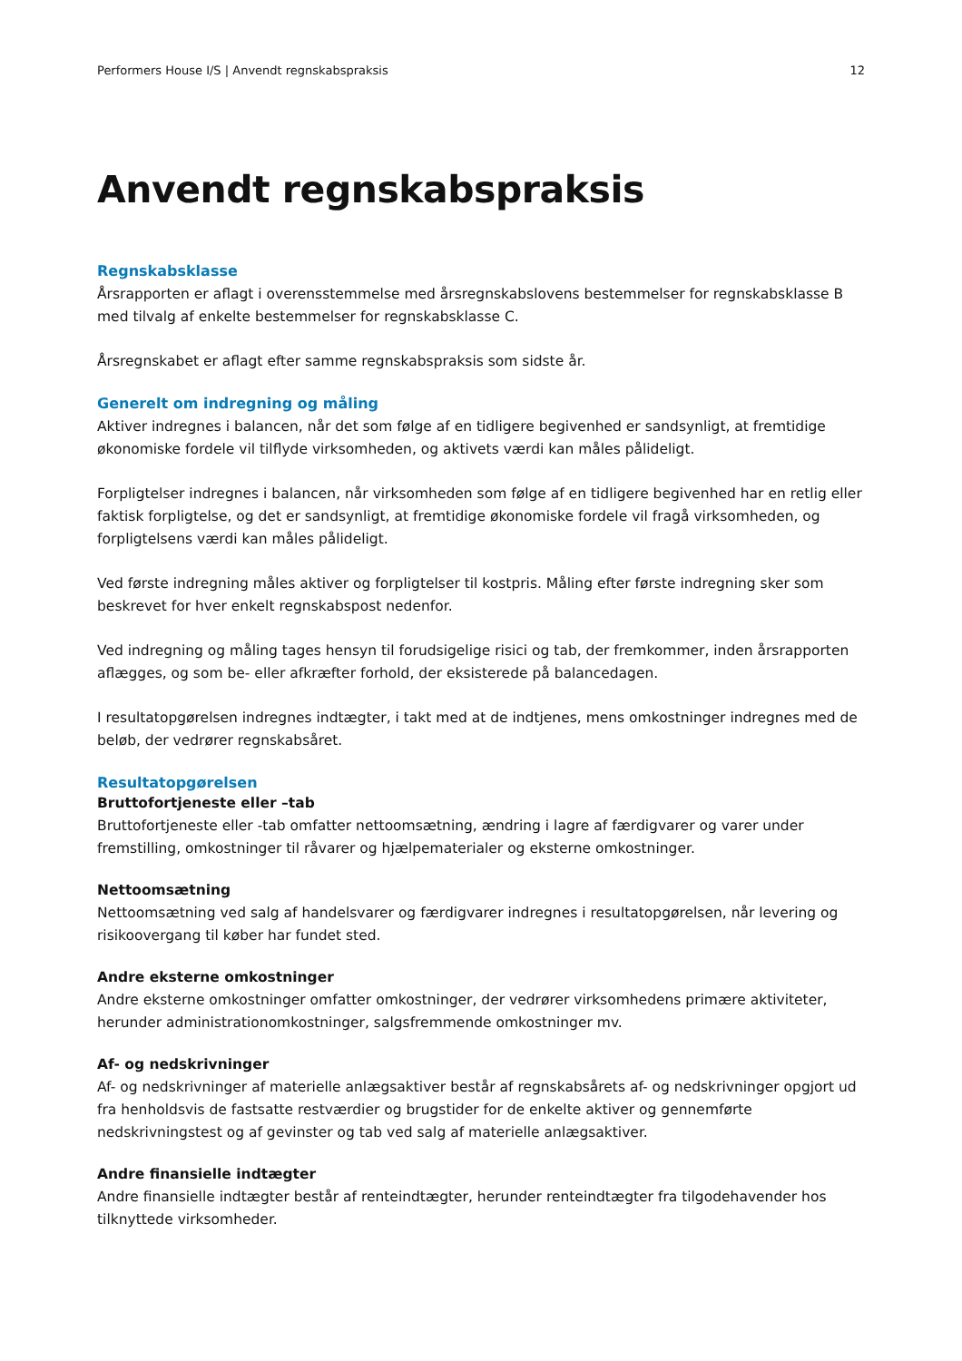Performers House I/S | Anvendt regnskabspraksis 12
Anvendt regnskabspraksis
Regnskabsklasse
Årsrapporten er aflagt i overensstemmelse med årsregnskabslovens bestemmelser for regnskabsklasse B med tilvalg af enkelte bestemmelser for regnskabsklasse C.
Årsregnskabet er aflagt efter samme regnskabspraksis som sidste år.
Generelt om indregning og måling
Aktiver indregnes i balancen, når det som følge af en tidligere begivenhed er sandsynligt, at fremtidige økonomiske fordele vil tilflyde virksomheden, og aktivets værdi kan måles pålideligt.
Forpligtelser indregnes i balancen, når virksomheden som følge af en tidligere begivenhed har en retlig eller faktisk forpligtelse, og det er sandsynligt, at fremtidige økonomiske fordele vil fragå virksomheden, og forpligtelsens værdi kan måles pålideligt.
Ved første indregning måles aktiver og forpligtelser til kostpris. Måling efter første indregning sker som beskrevet for hver enkelt regnskabspost nedenfor.
Ved indregning og måling tages hensyn til forudsigelige risici og tab, der fremkommer, inden årsrapporten aflægges, og som be- eller afkræfter forhold, der eksisterede på balancedagen.
I resultatopgørelsen indregnes indtægter, i takt med at de indtjenes, mens omkostninger indregnes med de beløb, der vedrører regnskabsåret.
Resultatopgørelsen
Bruttofortjeneste eller –tab
Bruttofortjeneste eller -tab omfatter nettoomsætning, ændring i lagre af færdigvarer og varer under fremstilling, omkostninger til råvarer og hjælpematerialer og eksterne omkostninger.
Nettoomsætning
Nettoomsætning ved salg af handelsvarer og færdigvarer indregnes i resultatopgørelsen, når levering og risikoovergang til køber har fundet sted.
Andre eksterne omkostninger
Andre eksterne omkostninger omfatter omkostninger, der vedrører virksomhedens primære aktiviteter, herunder administrationomkostninger, salgsfremmende omkostninger mv.
Af- og nedskrivninger
Af- og nedskrivninger af materielle anlægsaktiver består af regnskabsårets af- og nedskrivninger opgjort ud fra henholdsvis de fastsatte restværdier og brugstider for de enkelte aktiver og gennemførte nedskrivningstest og af gevinster og tab ved salg af materielle anlægsaktiver.
Andre finansielle indtægter
Andre finansielle indtægter består af renteindtægter, herunder renteindtægter fra tilgodehavender hos tilknyttede virksomheder.